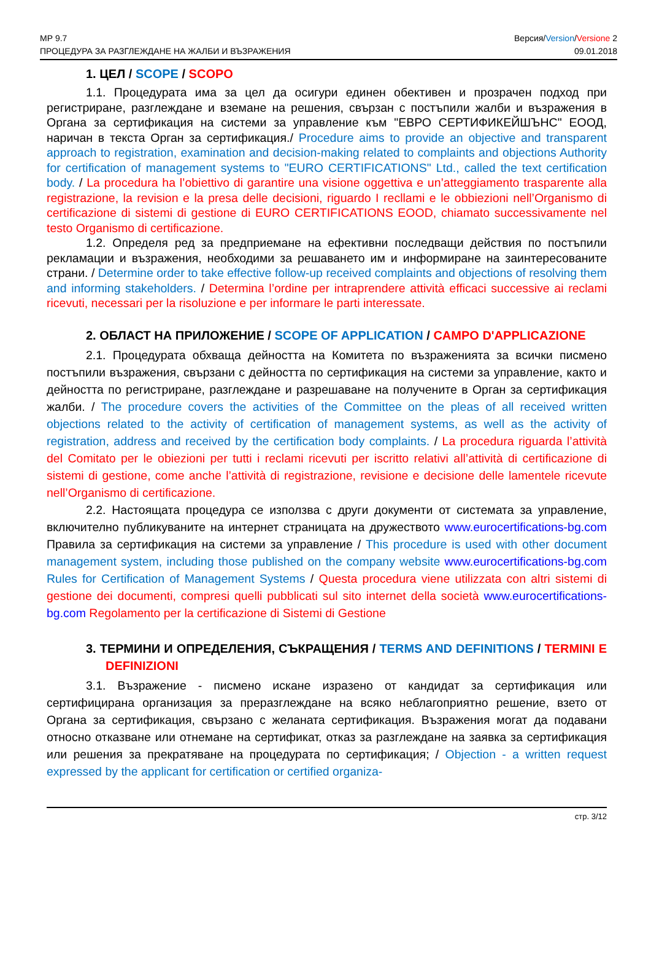МР 9.7
ПРОЦЕДУРА ЗА РАЗГЛЕЖДАНЕ НА ЖАЛБИ И ВЪЗРАЖЕНИЯ
Версия/Version/Versione 2
09.01.2018
1. ЦЕЛ / SCOPE / SCOPO
1.1. Процедурата има за цел да осигури единен обективен и прозрачен подход при регистриране, разглеждане и вземане на решения, свързан с постъпили жалби и възражения в Органа за сертификация на системи за управление към "ЕВРО СЕРТИФИКЕЙШЪНС" ЕООД, наричан в текста Орган за сертификация./ Procedure aims to provide an objective and transparent approach to registration, examination and decision-making related to complaints and objections Authority for certification of management systems to "EURO CERTIFICATIONS" Ltd., called the text certification body. / La procedura ha l’obiettivo di garantire una visione oggettiva e un’atteggiamento trasparente alla registrazione, la revision e la presa delle decisioni, riguardo I recllami e le obbiezioni nell’Organismo di certificazione di sistemi di gestione di EURO CERTIFICATIONS EOOD, chiamato successivamente nel testo Organismo di certificazione.
1.2. Определя ред за предприемане на ефективни последващи действия по постъпили рекламации и възражения, необходими за решаването им и информиране на заинтересованите страни. / Determine order to take effective follow-up received complaints and objections of resolving them and informing stakeholders. / Determina l’ordine per intraprendere attività efficaci successive ai reclami ricevuti, necessari per la risoluzione e per informare le parti interessate.
2. ОБЛАСТ НА ПРИЛОЖЕНИЕ / SCOPE OF APPLICATION / CAMPO D'APPLICAZIONE
2.1. Процедурата обхваща дейността на Комитета по възраженията за всички писмено постъпили възражения, свързани с дейността по сертификация на системи за управление, както и дейността по регистриране, разглеждане и разрешаване на получените в Орган за сертификация жалби. / The procedure covers the activities of the Committee on the pleas of all received written objections related to the activity of certification of management systems, as well as the activity of registration, address and received by the certification body complaints. / La procedura riguarda l’attività del Comitato per le obiezioni per tutti i reclami ricevuti per iscritto relativi all’attività di certificazione di sistemi di gestione, come anche l’attività di registrazione, revisione e decisione delle lamentele ricevute nell’Organismo di certificazione.
2.2. Настоящата процедура се използва с други документи от системата за управление, включително публикуваните на интернет страницата на дружеството www.eurocertifications-bg.com Правила за сертификация на системи за управление / This procedure is used with other document management system, including those published on the company website www.eurocertifications-bg.com Rules for Certification of Management Systems / Questa procedura viene utilizzata con altri sistemi di gestione dei documenti, compresi quelli pubblicati sul sito internet della società www.eurocertifications-bg.com Regolamento per la certificazione di Sistemi di Gestione
3. ТЕРМИНИ И ОПРЕДЕЛЕНИЯ, СЪКРАЩЕНИЯ / TERMS AND DEFINITIONS / TERMINI E DEFINIZIONI
3.1. Възражение - писмено искане изразено от кандидат за сертификация или сертифицирана организация за преразглеждане на всяко неблагоприятно решение, взето от Органа за сертификация, свързано с желаната сертификация. Възражения могат да подавани относно отказване или отнемане на сертификат, отказ за разглеждане на заявка за сертификация или решения за прекратяване на процедурата по сертификация; / Objection - a written request expressed by the applicant for certification or certified organiza-
стр. 3/12